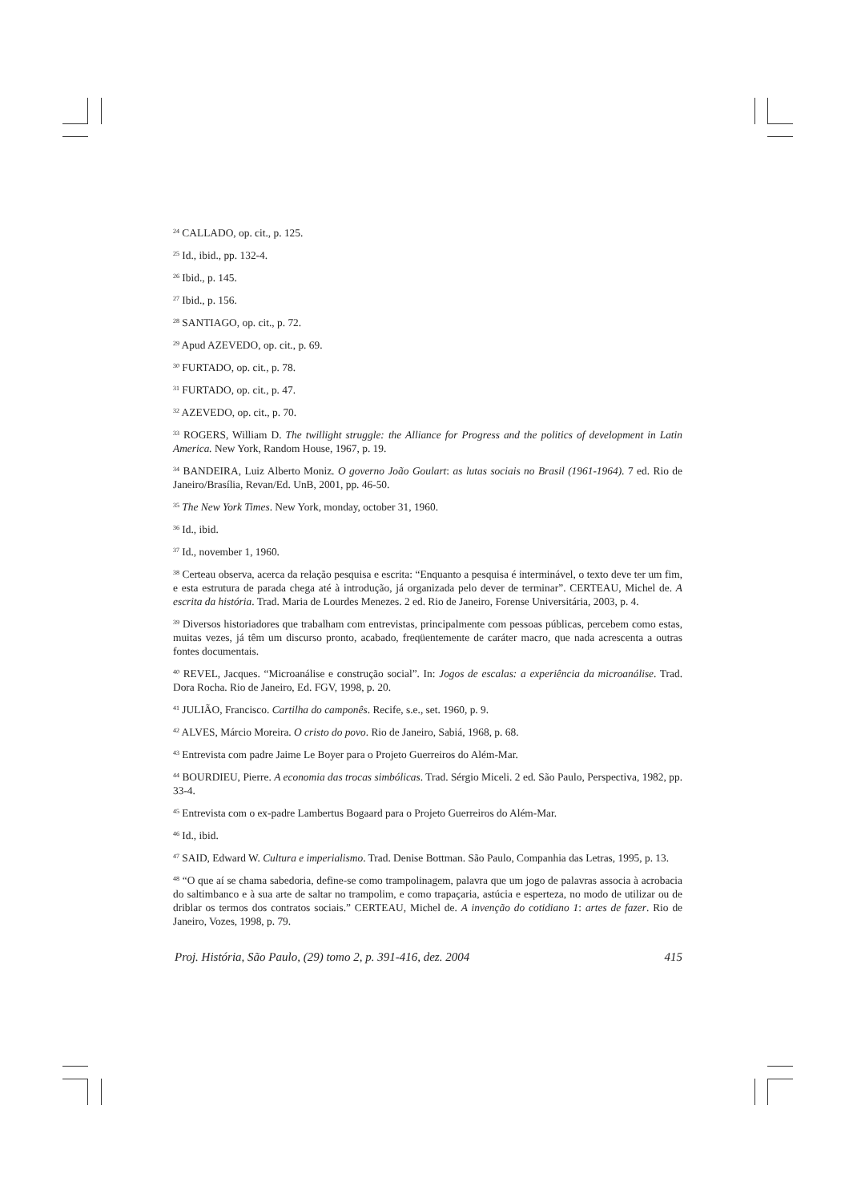<sup>24</sup> CALLADO, op. cit., p. 125.
<sup>25</sup> Id., ibid., pp. 132-4.
<sup>26</sup> Ibid., p. 145.
<sup>27</sup> Ibid., p. 156.
<sup>28</sup> SANTIAGO, op. cit., p. 72.
<sup>29</sup> Apud AZEVEDO, op. cit., p. 69.
<sup>30</sup> FURTADO, op. cit., p. 78.
<sup>31</sup> FURTADO, op. cit., p. 47.
<sup>32</sup> AZEVEDO, op. cit., p. 70.
<sup>33</sup> ROGERS, William D. The twillight struggle: the Alliance for Progress and the politics of development in Latin America. New York, Random House, 1967, p. 19.
<sup>34</sup> BANDEIRA, Luiz Alberto Moniz. O governo João Goulart: as lutas sociais no Brasil (1961-1964). 7 ed. Rio de Janeiro/Brasília, Revan/Ed. UnB, 2001, pp. 46-50.
<sup>35</sup> The New York Times. New York, monday, october 31, 1960.
<sup>36</sup> Id., ibid.
<sup>37</sup> Id., november 1, 1960.
<sup>38</sup> Certeau observa, acerca da relação pesquisa e escrita: “Enquanto a pesquisa é interminável, o texto deve ter um fim, e esta estrutura de parada chega até à introdução, já organizada pelo dever de terminar”. CERTEAU, Michel de. A escrita da história. Trad. Maria de Lourdes Menezes. 2 ed. Rio de Janeiro, Forense Universitária, 2003, p. 4.
<sup>39</sup> Diversos historiadores que trabalham com entrevistas, principalmente com pessoas públicas, percebem como estas, muitas vezes, já têm um discurso pronto, acabado, freqüentemente de caráter macro, que nada acrescenta a outras fontes documentais.
<sup>40</sup> REVEL, Jacques. “Microanálise e construção social”. In: Jogos de escalas: a experiência da microanálise. Trad. Dora Rocha. Rio de Janeiro, Ed. FGV, 1998, p. 20.
<sup>41</sup> JULIÃO, Francisco. Cartilha do camponês. Recife, s.e., set. 1960, p. 9.
<sup>42</sup> ALVES, Márcio Moreira. O cristo do povo. Rio de Janeiro, Sabiá, 1968, p. 68.
<sup>43</sup> Entrevista com padre Jaime Le Boyer para o Projeto Guerreiros do Além-Mar.
<sup>44</sup> BOURDIEU, Pierre. A economia das trocas simbólicas. Trad. Sérgio Miceli. 2 ed. São Paulo, Perspectiva, 1982, pp. 33-4.
<sup>45</sup> Entrevista com o ex-padre Lambertus Bogaard para o Projeto Guerreiros do Além-Mar.
<sup>46</sup> Id., ibid.
<sup>47</sup> SAID, Edward W. Cultura e imperialismo. Trad. Denise Bottman. São Paulo, Companhia das Letras, 1995, p. 13.
<sup>48</sup> “O que aí se chama sabedoria, define-se como trampolinagem, palavra que um jogo de palavras associa à acrobacia do saltimbanco e à sua arte de saltar no trampolim, e como trapaçaria, astúcia e esperteza, no modo de utilizar ou de driblar os termos dos contratos sociais.” CERTEAU, Michel de. A invenção do cotidiano 1: artes de fazer. Rio de Janeiro, Vozes, 1998, p. 79.
Proj. História, São Paulo, (29) tomo 2, p. 391-416, dez. 2004 415